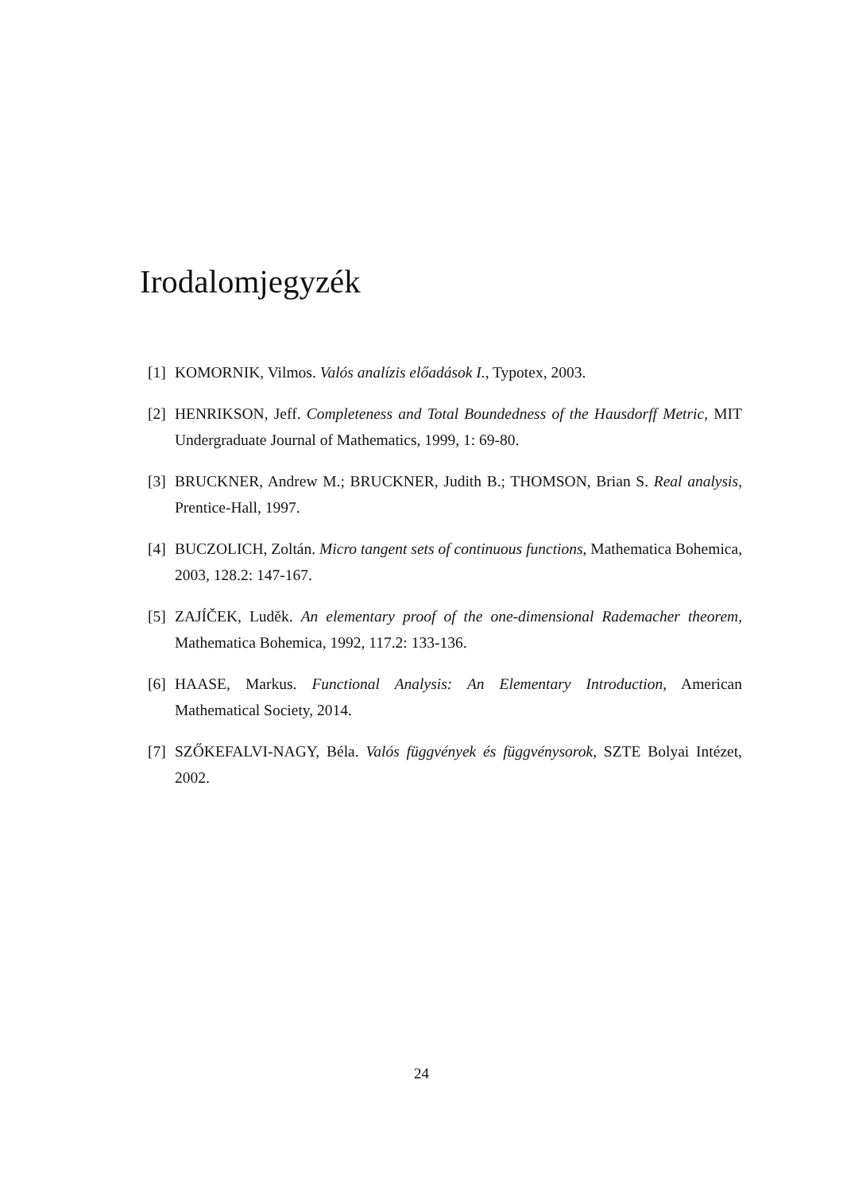Irodalomjegyzék
[1] KOMORNIK, Vilmos. Valós analízis előadások I., Typotex, 2003.
[2] HENRIKSON, Jeff. Completeness and Total Boundedness of the Hausdorff Metric, MIT Undergraduate Journal of Mathematics, 1999, 1: 69-80.
[3] BRUCKNER, Andrew M.; BRUCKNER, Judith B.; THOMSON, Brian S. Real analysis, Prentice-Hall, 1997.
[4] BUCZOLICH, Zoltán. Micro tangent sets of continuous functions, Mathematica Bohemica, 2003, 128.2: 147-167.
[5] ZAJÍČEK, Luděk. An elementary proof of the one-dimensional Rademacher theorem, Mathematica Bohemica, 1992, 117.2: 133-136.
[6] HAASE, Markus. Functional Analysis: An Elementary Introduction, American Mathematical Society, 2014.
[7] SZŐKEFALVI-NAGY, Béla. Valós függvények és függvénysorok, SZTE Bolyai Intézet, 2002.
24